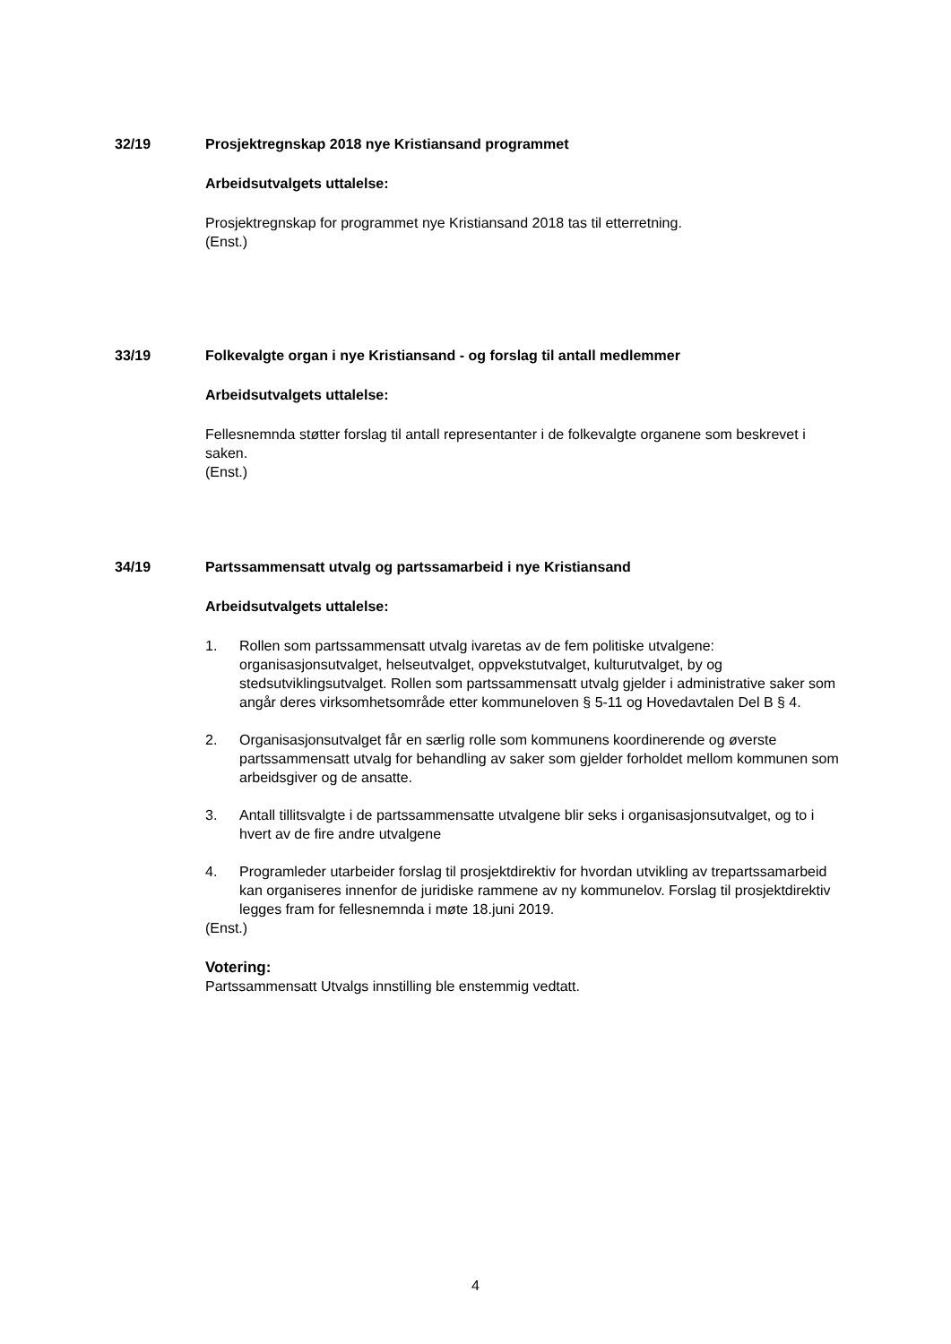32/19 Prosjektregnskap 2018 nye Kristiansand programmet
Arbeidsutvalgets uttalelse:
Prosjektregnskap for programmet nye Kristiansand 2018 tas til etterretning.
(Enst.)
33/19 Folkevalgte organ i nye Kristiansand - og forslag til antall medlemmer
Arbeidsutvalgets uttalelse:
Fellesnemnda støtter forslag til antall representanter i de folkevalgte organene som beskrevet i saken.
(Enst.)
34/19 Partssammensatt utvalg og partssamarbeid i nye Kristiansand
Arbeidsutvalgets uttalelse:
1. Rollen som partssammensatt utvalg ivaretas av de fem politiske utvalgene: organisasjonsutvalget, helseutvalget, oppvekstutvalget, kulturutvalget, by og stedsutviklingsutvalget. Rollen som partssammensatt utvalg gjelder i administrative saker som angår deres virksomhetsområde etter kommuneloven § 5-11 og Hovedavtalen Del B § 4.
2. Organisasjonsutvalget får en særlig rolle som kommunens koordinerende og øverste partssammensatt utvalg for behandling av saker som gjelder forholdet mellom kommunen som arbeidsgiver og de ansatte.
3. Antall tillitsvalgte i de partssammensatte utvalgene blir seks i organisasjonsutvalget, og to i hvert av de fire andre utvalgene
4. Programleder utarbeider forslag til prosjektdirektiv for hvordan utvikling av trepartssamarbeid kan organiseres innenfor de juridiske rammene av ny kommunelov. Forslag til prosjektdirektiv legges fram for fellesnemnda i møte 18.juni 2019.
(Enst.)
Votering:
Partssammensatt Utvalgs innstilling ble enstemmig vedtatt.
4